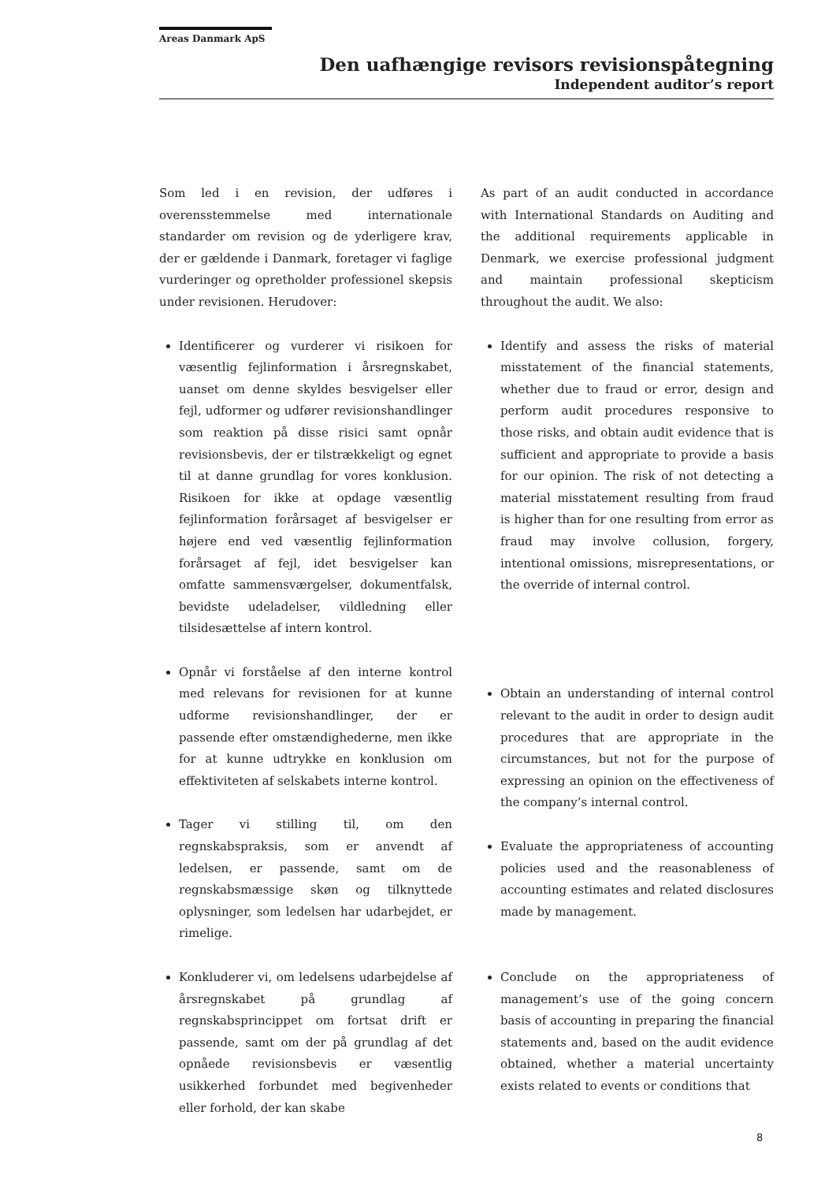Areas Danmark ApS
Den uafhængige revisors revisionspåtegning
Independent auditor’s report
Som led i en revision, der udføres i overensstemmelse med internationale standarder om revision og de yderligere krav, der er gældende i Danmark, foretager vi faglige vurderinger og opretholder professionel skepsis under revisionen. Herudover:
Identificerer og vurderer vi risikoen for væsentlig fejlinformation i årsregnskabet, uanset om denne skyldes besvigelser eller fejl, udformer og udfører revisionshandlinger som reaktion på disse risici samt opnår revisionsbevis, der er tilstrækkeligt og egnet til at danne grundlag for vores konklusion. Risikoen for ikke at opdage væsentlig fejlinformation forårsaget af besvigelser er højere end ved væsentlig fejlinformation forårsaget af fejl, idet besvigelser kan omfatte sammensværgelser, dokumentfalsk, bevidste udeladelser, vildledning eller tilsidesættelse af intern kontrol.
Opnår vi forståelse af den interne kontrol med relevans for revisionen for at kunne udforme revisionshandlinger, der er passende efter omstændighederne, men ikke for at kunne udtrykke en konklusion om effektiviteten af selskabets interne kontrol.
Tager vi stilling til, om den regnskabspraksis, som er anvendt af ledelsen, er passende, samt om de regnskabsmæssige skøn og tilknyttede oplysninger, som ledelsen har udarbejdet, er rimelige.
Konkluderer vi, om ledelsens udarbejdelse af årsregnskabet på grundlag af regnskabsprincippet om fortsat drift er passende, samt om der på grundlag af det opnåede revisionsbevis er væsentlig usikkerhed forbundet med begivenheder eller forhold, der kan skabe
As part of an audit conducted in accordance with International Standards on Auditing and the additional requirements applicable in Denmark, we exercise professional judgment and maintain professional skepticism throughout the audit. We also:
Identify and assess the risks of material misstatement of the financial statements, whether due to fraud or error, design and perform audit procedures responsive to those risks, and obtain audit evidence that is sufficient and appropriate to provide a basis for our opinion. The risk of not detecting a material misstatement resulting from fraud is higher than for one resulting from error as fraud may involve collusion, forgery, intentional omissions, misrepresentations, or the override of internal control.
Obtain an understanding of internal control relevant to the audit in order to design audit procedures that are appropriate in the circumstances, but not for the purpose of expressing an opinion on the effectiveness of the company’s internal control.
Evaluate the appropriateness of accounting policies used and the reasonableness of accounting estimates and related disclosures made by management.
Conclude on the appropriateness of management’s use of the going concern basis of accounting in preparing the financial statements and, based on the audit evidence obtained, whether a material uncertainty exists related to events or conditions that
8